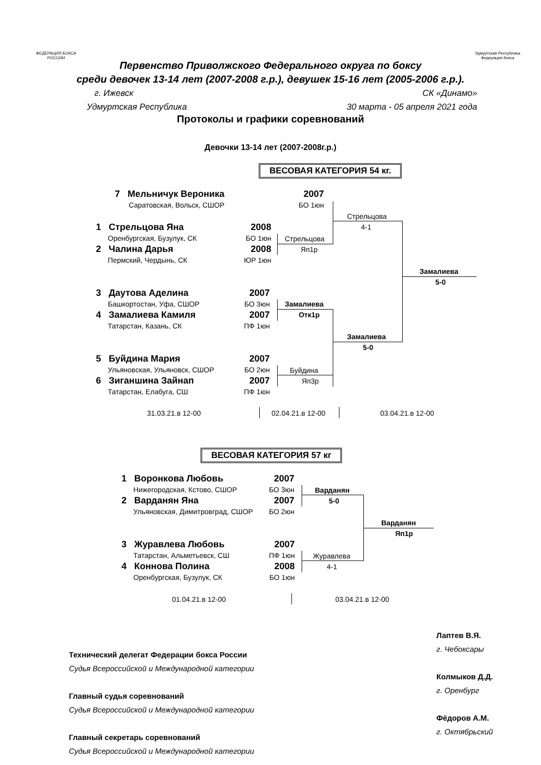ФЕДЕРАЦИЯ БОКСА РОССИИ
Удмуртская Республика Федерация бокса
Первенство Приволжского Федерального округа по боксу
среди девочек 13-14 лет (2007-2008 г.р.), девушек 15-16 лет (2005-2006 г.р.).
г. Ижевск СК «Динамо»
Удмуртская Республика 30 марта - 05 апреля 2021 года
Протоколы и графики соревнований
Девочки 13-14 лет (2007-2008г.р.)
ВЕСОВАЯ КАТЕГОРИЯ 54 кг.
7 Мельничук Вероника
Саратовская, Вольск, СШОР
2007
БО 1юн
1 Стрельцова Яна
Оренбургская, Бузулук, СК
2 Чалина Дарья
Пермский, Чердынь, СК
2008
БО 1юн
2008
ЮР 1юн
3 Даутова Аделина
Башкортостан, Уфа, СШОР
4 Замалиева Камиля
Татарстан, Казань, СК
2007
БО 3юн
2007
ПФ 1юн
5 Буйдина Мария
Ульяновская, Ульяновск, СШОР
6 Зиганшина Зайнап
Татарстан, Елабуга, СШ
2007
БО 2юн
2007
ПФ 1юн
Стрельцова
Яп1р
Стрельцова
4-1
Замалиева
Отк1р
Буйдина
Яп3р
Замалиева
5-0
Замалиева
5-0
31.03.21.в 12-00 02.04.21.в 12-00 03.04.21.в 12-00
ВЕСОВАЯ КАТЕГОРИЯ 57 кг
1 Воронкова Любовь
Нижегородская, Кстово, СШОР
2 Варданян Яна
Ульяновская, Димитровград, СШОР
2007
БО 3юн
2007
БО 2юн
3 Журавлева Любовь
Татарстан, Альметьевск, СШ
4 Коннова Полина
Оренбургская, Бузулук, СК
2007
ПФ 1юн
2008
БО 1юн
Варданян
5-0
Журавлева
4-1
Варданян
Яп1р
01.04.21.в 12-00 03.04.21.в 12-00
Технический делегат Федерации бокса России
Судья Всероссийской и Международной категории
Главный судья соревнований
Судья Всероссийской и Международной категории
Главный секретарь соревнований
Судья Всероссийской и Международной категории
Лаптев В.Я.
г. Чебоксары
Колмыков Д.Д.
г. Оренбург
Фёдоров А.М.
г. Октябрьский